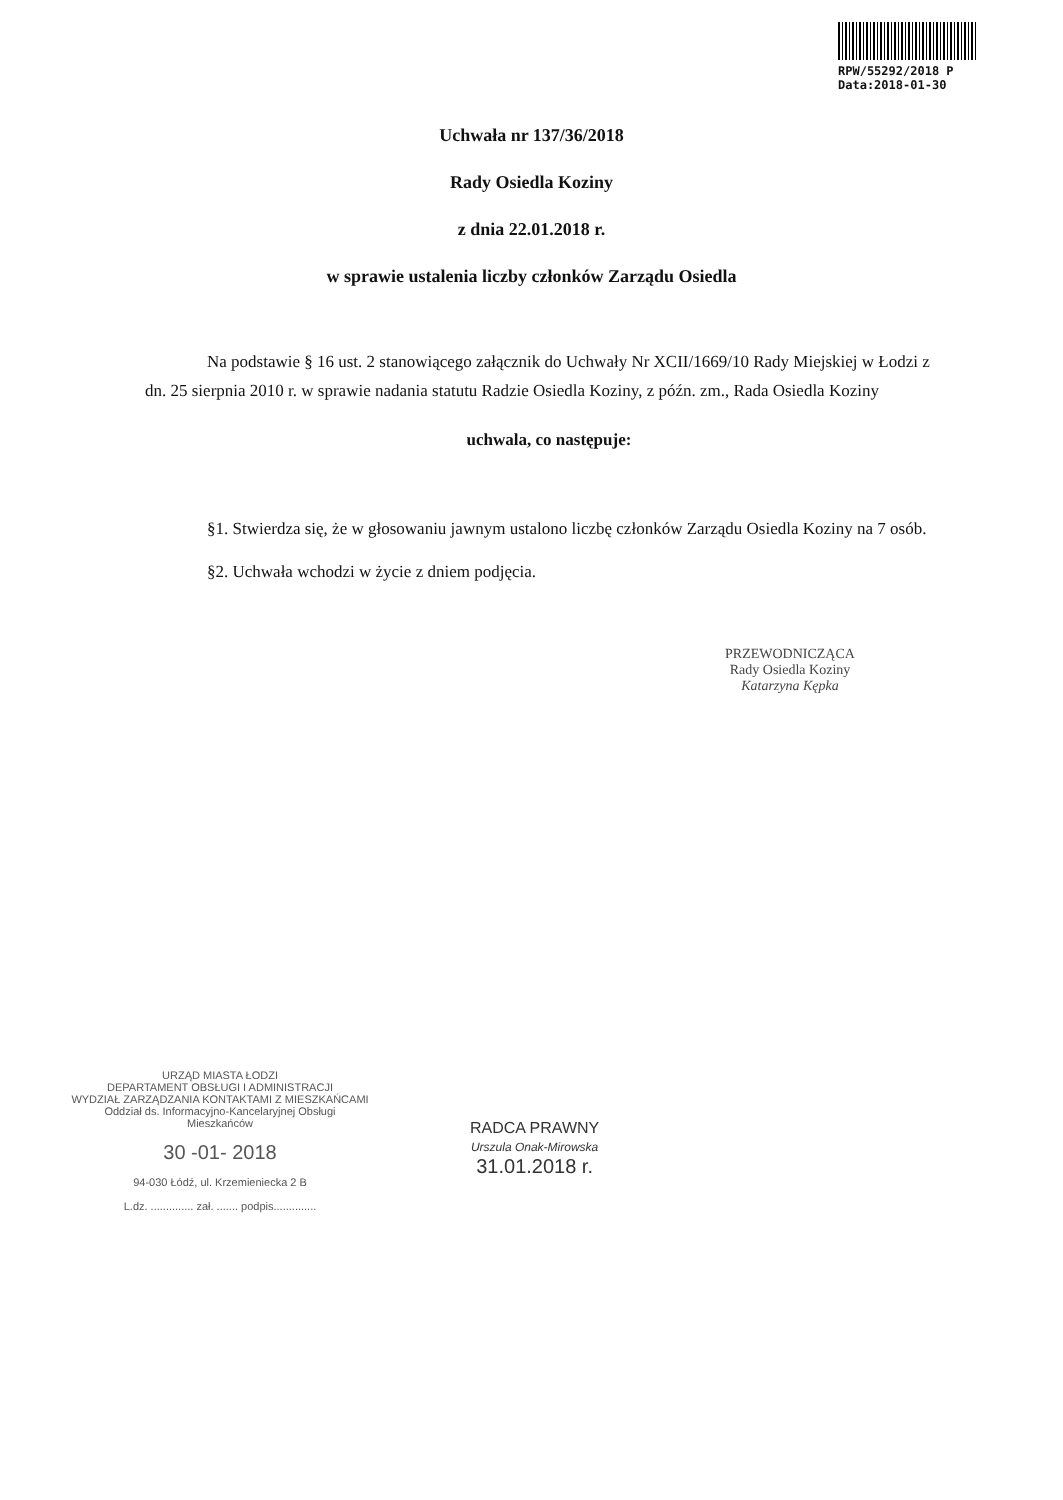RPW/55292/2018 P
Data:2018-01-30
Uchwała nr 137/36/2018
Rady Osiedla Koziny
z dnia 22.01.2018 r.
w sprawie ustalenia liczby członków Zarządu Osiedla
Na podstawie § 16 ust. 2 stanowiącego załącznik do Uchwały Nr XCII/1669/10 Rady Miejskiej w Łodzi z dn. 25 sierpnia 2010 r. w sprawie nadania statutu Radzie Osiedla Koziny, z późn. zm., Rada Osiedla Koziny
uchwala, co następuje:
§1. Stwierdza się, że w głosowaniu jawnym ustalono liczbę członków Zarządu Osiedla Koziny na 7 osób.
§2. Uchwała wchodzi w życie z dniem podjęcia.
PRZEWODNICZĄCA
Rady Osiedla Koziny
Katarzyna Kępka
URZĄD MIASTA ŁODZI
DEPARTAMENT OBSŁUGI I ADMINISTRACJI
WYDZIAŁ ZARZĄDZANIA KONTAKTAMI Z MIESZKAŃCAMI
Oddział ds. Informacyjno-Kancelaryjnej Obsługi Mieszkańców
30 -01- 2018
94-030 Łódź, ul. Krzemieniecka 2 B
L.dz. .............. zał. ....... podpis..............
RADCA PRAWNY
Urszula Onak-Mirowska
31.01.2018 r.